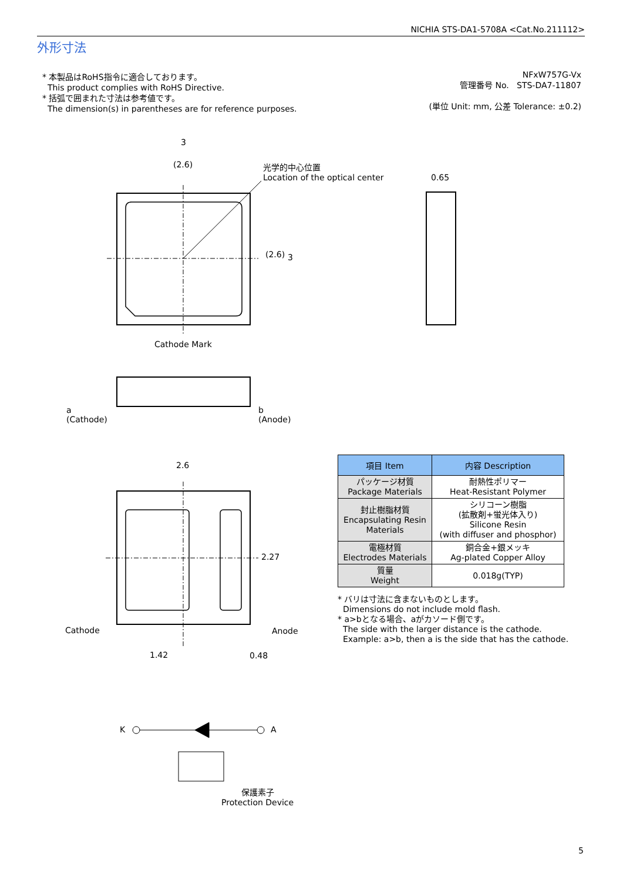NICHIA STS-DA1-5708A <Cat.No.211112>
外形寸法
* 本製品はRoHS指令に適合しております。
This product complies with RoHS Directive.
* 括弧で囲まれた寸法は参考値です。
The dimension(s) in parentheses are for reference purposes.
NFxW757G-Vx
管理番号 No. STS-DA7-11807
(単位 Unit: mm, 公差 Tolerance: ±0.2)
3
(2.6)
光学的中心位置
Location of the optical center
0.65
(2.6) 3
Cathode Mark
a
(Cathode)
b
(Anode)
2.6
2.27
Cathode Anode
1.42 0.48
K A
保護素子
Protection Device
| 項目 Item | 内容 Description |
| --- | --- |
| パッケージ材質 Package Materials | 耐熱性ポリマー Heat-Resistant Polymer |
| 封止樹脂材質 Encapsulating Resin Materials | シリコーン樹脂 (拡散剤+蛍光体入り) Silicone Resin (with diffuser and phosphor) |
| 電極材質 Electrodes Materials | 銅合金+銀メッキ Ag-plated Copper Alloy |
| 質量 Weight | 0.018g(TYP) |
* バリは寸法に含まないものとします。
Dimensions do not include mold flash.
* a>bとなる場合、aがカソード側です。
The side with the larger distance is the cathode.
Example: a>b, then a is the side that has the cathode.
5